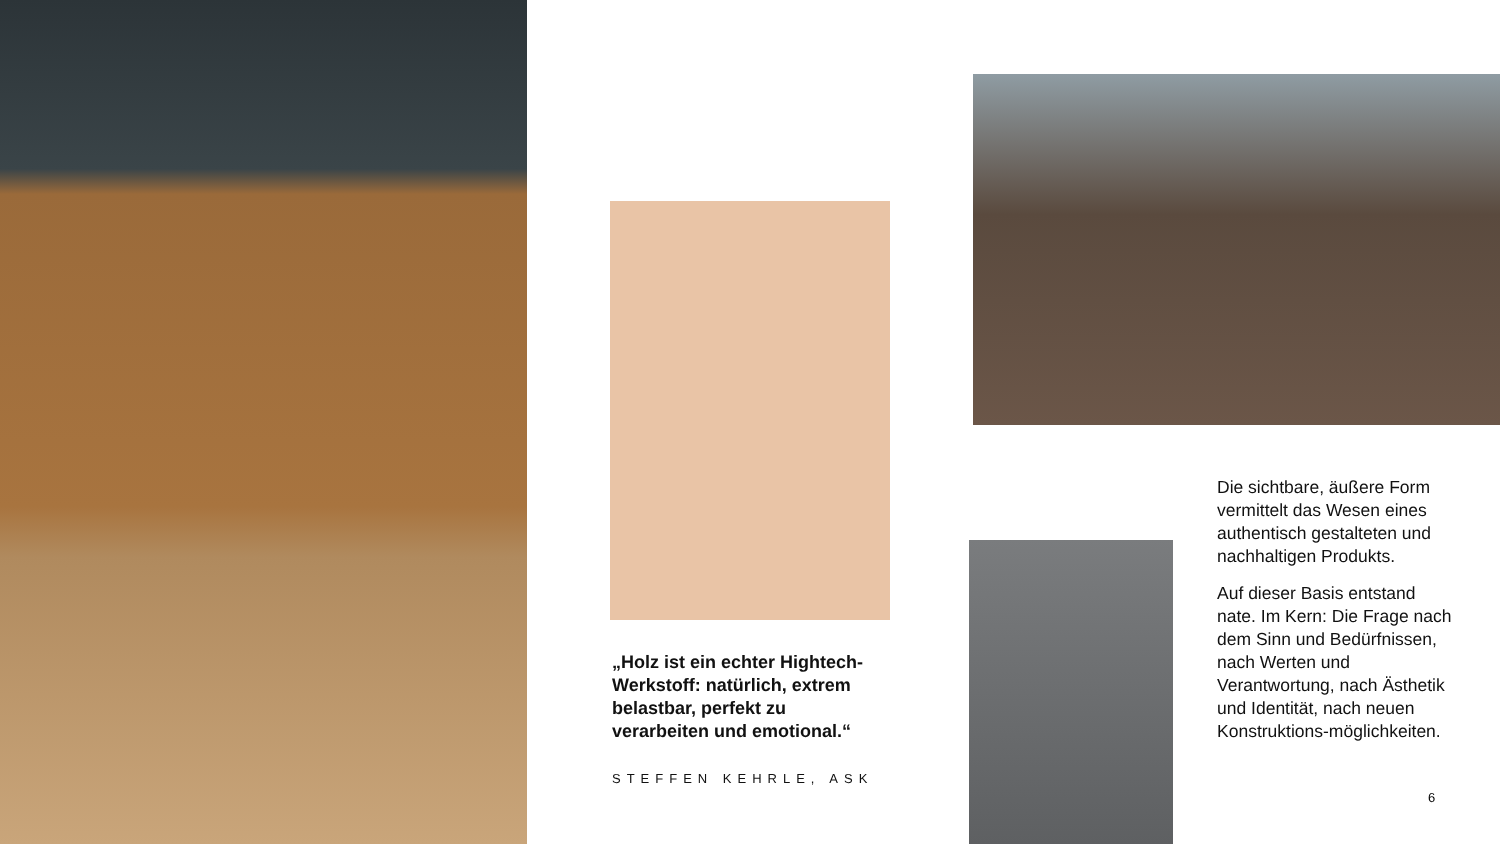„Holz ist ein echter Hightech-Werkstoff: natürlich, extrem belastbar, perfekt zu verarbeiten und emotional.“
STEFFEN KEHRLE, ASK
Die sichtbare, äußere Form vermittelt das Wesen eines authentisch gestalteten und nachhaltigen Produkts.
Auf dieser Basis entstand nate. Im Kern: Die Frage nach dem Sinn und Bedürfnissen, nach Werten und Verantwortung, nach Ästhetik und Identität, nach neuen Konstruktions-möglichkeiten.
6